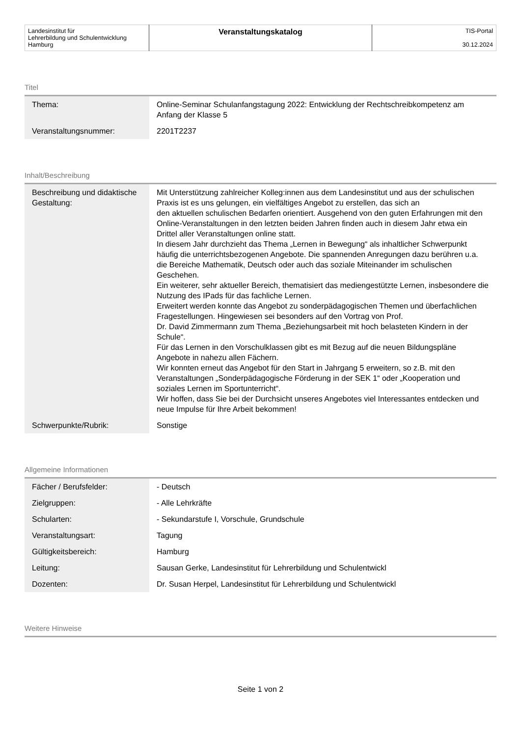| Landesinstitut für Lehrerbildung und Schulentwicklung Hamburg | Veranstaltungskatalog | TIS-Portal 30.12.2024 |
Titel
| Thema: | Online-Seminar Schulanfangstagung 2022: Entwicklung der Rechtschreibkompetenz am Anfang der Klasse 5 |
| Veranstaltungsnummer: | 2201T2237 |
Inhalt/Beschreibung
| Beschreibung und didaktische Gestaltung: | Mit Unterstützung zahlreicher Kolleg:innen aus dem Landesinstitut und aus der schulischen Praxis ist es uns gelungen, ein vielfältiges Angebot zu erstellen, das sich an den aktuellen schulischen Bedarfen orientiert. Ausgehend von den guten Erfahrungen mit den Online-Veranstaltungen in den letzten beiden Jahren finden auch in diesem Jahr etwa ein Drittel aller Veranstaltungen online statt. In diesem Jahr durchzieht das Thema „Lernen in Bewegung“ als inhaltlicher Schwerpunkt häufig die unterrichtsbezogenen Angebote. Die spannenden Anregungen dazu berühren u.a. die Bereiche Mathematik, Deutsch oder auch das soziale Miteinander im schulischen Geschehen. Ein weiterer, sehr aktueller Bereich, thematisiert das mediengestützte Lernen, insbesondere die Nutzung des IPads für das fachliche Lernen. Erweitert werden konnte das Angebot zu sonderpädagogischen Themen und überfachlichen Fragestellungen. Hingewiesen sei besonders auf den Vortrag von Prof. Dr. David Zimmermann zum Thema „Beziehungsarbeit mit hoch belasteten Kindern in der Schule“. Für das Lernen in den Vorschulklassen gibt es mit Bezug auf die neuen Bildungspläne Angebote in nahezu allen Fächern. Wir konnten erneut das Angebot für den Start in Jahrgang 5 erweitern, so z.B. mit den Veranstaltungen „Sonderpädagogische Förderung in der SEK 1“ oder „Kooperation und soziales Lernen im Sportunterricht“. Wir hoffen, dass Sie bei der Durchsicht unseres Angebotes viel Interessantes entdecken und neue Impulse für Ihre Arbeit bekommen! |
| Schwerpunkte/Rubrik: | Sonstige |
Allgemeine Informationen
| Fächer / Berufsfelder: | - Deutsch |
| Zielgruppen: | - Alle Lehrkräfte |
| Schularten: | - Sekundarstufe I, Vorschule, Grundschule |
| Veranstaltungsart: | Tagung |
| Gültigkeitsbereich: | Hamburg |
| Leitung: | Sausan Gerke, Landesinstitut für Lehrerbildung und Schulentwickl |
| Dozenten: | Dr. Susan Herpel, Landesinstitut für Lehrerbildung und Schulentwickl |
Weitere Hinweise
Seite 1 von 2